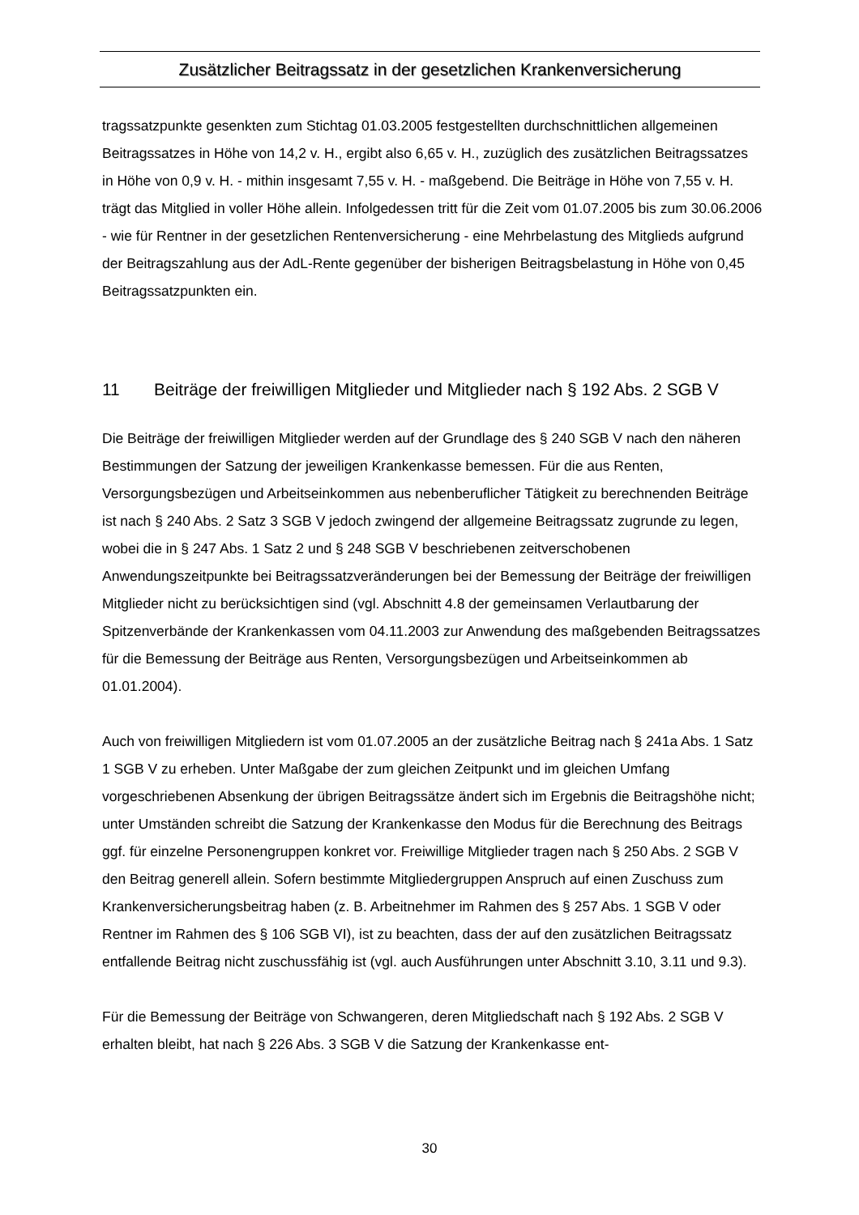Zusätzlicher Beitragssatz in der gesetzlichen Krankenversicherung
tragssatzpunkte gesenkten zum Stichtag 01.03.2005 festgestellten durchschnittlichen allgemeinen Beitragssatzes in Höhe von 14,2 v. H., ergibt also 6,65 v. H., zuzüglich des zusätzlichen Beitragssatzes in Höhe von 0,9 v. H. - mithin insgesamt 7,55 v. H. - maßgebend. Die Beiträge in Höhe von 7,55 v. H. trägt das Mitglied in voller Höhe allein. Infolgedessen tritt für die Zeit vom 01.07.2005 bis zum 30.06.2006 - wie für Rentner in der gesetzlichen Rentenversicherung - eine Mehrbelastung des Mitglieds aufgrund der Beitragszahlung aus der AdL-Rente gegenüber der bisherigen Beitragsbelastung in Höhe von 0,45 Beitragssatzpunkten ein.
11 Beiträge der freiwilligen Mitglieder und Mitglieder nach § 192 Abs. 2 SGB V
Die Beiträge der freiwilligen Mitglieder werden auf der Grundlage des § 240 SGB V nach den näheren Bestimmungen der Satzung der jeweiligen Krankenkasse bemessen. Für die aus Renten, Versorgungsbezügen und Arbeitseinkommen aus nebenberuflicher Tätigkeit zu berechnenden Beiträge ist nach § 240 Abs. 2 Satz 3 SGB V jedoch zwingend der allgemeine Beitragssatz zugrunde zu legen, wobei die in § 247 Abs. 1 Satz 2 und § 248 SGB V beschriebenen zeitverschobenen Anwendungszeitpunkte bei Beitragssatzveränderungen bei der Bemessung der Beiträge der freiwilligen Mitglieder nicht zu berücksichtigen sind (vgl. Abschnitt 4.8 der gemeinsamen Verlautbarung der Spitzenverbände der Krankenkassen vom 04.11.2003 zur Anwendung des maßgebenden Beitragssatzes für die Bemessung der Beiträge aus Renten, Versorgungsbezügen und Arbeitseinkommen ab 01.01.2004).
Auch von freiwilligen Mitgliedern ist vom 01.07.2005 an der zusätzliche Beitrag nach § 241a Abs. 1 Satz 1 SGB V zu erheben. Unter Maßgabe der zum gleichen Zeitpunkt und im gleichen Umfang vorgeschriebenen Absenkung der übrigen Beitragssätze ändert sich im Ergebnis die Beitragshöhe nicht; unter Umständen schreibt die Satzung der Krankenkasse den Modus für die Berechnung des Beitrags ggf. für einzelne Personengruppen konkret vor. Freiwillige Mitglieder tragen nach § 250 Abs. 2 SGB V den Beitrag generell allein. Sofern bestimmte Mitgliedergruppen Anspruch auf einen Zuschuss zum Krankenversicherungsbeitrag haben (z. B. Arbeitnehmer im Rahmen des § 257 Abs. 1 SGB V oder Rentner im Rahmen des § 106 SGB VI), ist zu beachten, dass der auf den zusätzlichen Beitragssatz entfallende Beitrag nicht zuschussfähig ist (vgl. auch Ausführungen unter Abschnitt 3.10, 3.11 und 9.3).
Für die Bemessung der Beiträge von Schwangeren, deren Mitgliedschaft nach § 192 Abs. 2 SGB V erhalten bleibt, hat nach § 226 Abs. 3 SGB V die Satzung der Krankenkasse ent-
30